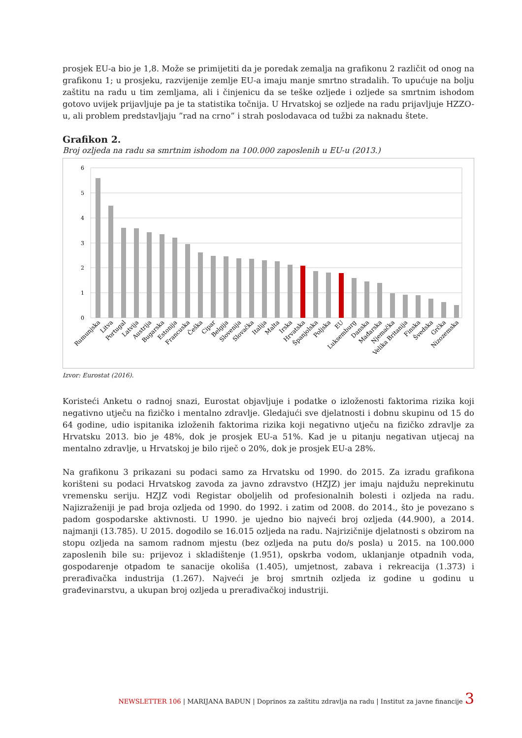prosjek EU-a bio je 1,8. Može se primijetiti da je poredak zemalja na grafikonu 2 različit od onog na grafikonu 1; u prosjeku, razvijenije zemlje EU-a imaju manje smrtno stradalih. To upućuje na bolju zaštitu na radu u tim zemljama, ali i činjenicu da se teške ozljede i ozljede sa smrtnim ishodom gotovo uvijek prijavljuje pa je ta statistika točnija. U Hrvatskoj se ozljede na radu prijavljuje HZZO-u, ali problem predstavljaju ”rad na crno” i strah poslodavaca od tužbi za naknadu štete.
Grafikon 2.
Broj ozljeda na radu sa smrtnim ishodom na 100.000 zaposlenih u EU-u (2013.)
6
5
4
3
2
1
0
Rumunjska
Litva
Portugal
Latvija
Austrija
Bugarska
Estonija
Francuska
Češka
Cipar
Belgija
Slovenija
Slovačka
Italija
Malta
Irska
Hrvatska
Španjolska
Poljska
EU
Luksemburg
Danska
Mađarska
Njemačka
Velika Britanija
Finska
Švedska
Grčka
Nizozemska
Izvor: Eurostat (2016).
Koristeći Anketu o radnoj snazi, Eurostat objavljuje i podatke o izloženosti faktorima rizika koji negativno utječu na fizičko i mentalno zdravlje. Gledajući sve djelatnosti i dobnu skupinu od 15 do 64 godine, udio ispitanika izloženih faktorima rizika koji negativno utječu na fizičko zdravlje za Hrvatsku 2013. bio je 48%, dok je prosjek EU-a 51%. Kad je u pitanju negativan utjecaj na mentalno zdravlje, u Hrvatskoj je bilo riječ o 20%, dok je prosjek EU-a 28%.
Na grafikonu 3 prikazani su podaci samo za Hrvatsku od 1990. do 2015. Za izradu grafikona korišteni su podaci Hrvatskog zavoda za javno zdravstvo (HZJZ) jer imaju najdužu neprekinutu vremensku seriju. HZJZ vodi Registar oboljelih od profesionalnih bolesti i ozljeda na radu. Najizraženiji je pad broja ozljeda od 1990. do 1992. i zatim od 2008. do 2014., što je povezano s padom gospodarske aktivnosti. U 1990. je ujedno bio najveći broj ozljeda (44.900), a 2014. najmanji (13.785). U 2015. dogodilo se 16.015 ozljeda na radu. Najrizičnije djelatnosti s obzirom na stopu ozljeda na samom radnom mjestu (bez ozljeda na putu do/s posla) u 2015. na 100.000 zaposlenih bile su: prijevoz i skladištenje (1.951), opskrba vodom, uklanjanje otpadnih voda, gospodarenje otpadom te sanacije okoliša (1.405), umjetnost, zabava i rekreacija (1.373) i prerađivačka industrija (1.267). Najveći je broj smrtnih ozljeda iz godine u godinu u građevinarstvu, a ukupan broj ozljeda u prerađivačkoj industriji.
NEWSLETTER 106 | MARIJANA BAĐUN | Doprinos za zaštitu zdravlja na radu | Institut za javne financije 3